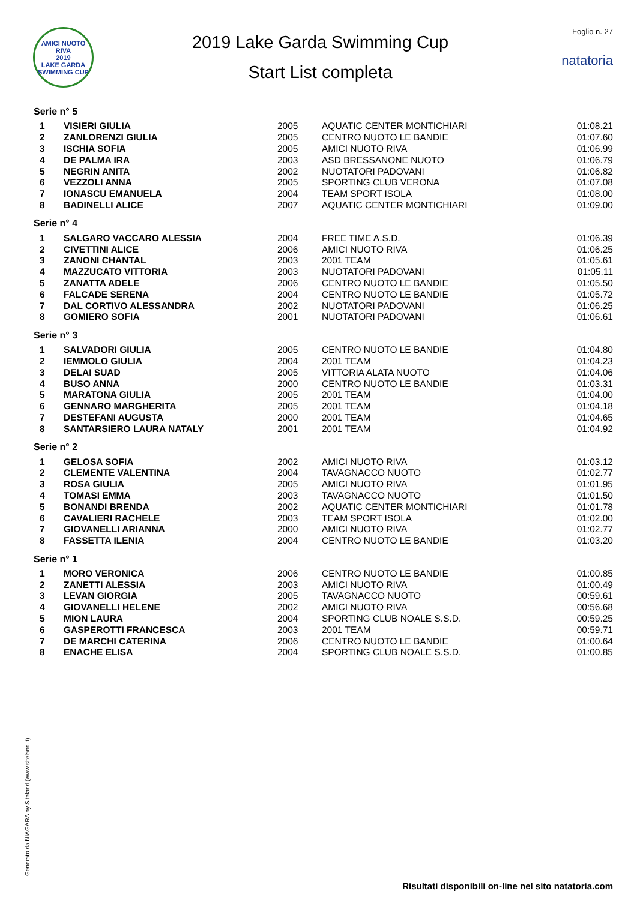AMICI NUOTO RIVA
2019
LAKE GARDA SWIMMING CUP
2019 Lake Garda Swimming Cup
Start List completa
Foglio n. 27
natatoria
Serie n° 5
| 1 | VISIERI GIULIA | 2005 | AQUATIC CENTER MONTICHIARI | 01:08.21 |
| 2 | ZANLORENZI GIULIA | 2005 | CENTRO NUOTO LE BANDIE | 01:07.60 |
| 3 | ISCHIA SOFIA | 2005 | AMICI NUOTO RIVA | 01:06.99 |
| 4 | DE PALMA IRA | 2003 | ASD BRESSANONE NUOTO | 01:06.79 |
| 5 | NEGRIN ANITA | 2002 | NUOTATORI PADOVANI | 01:06.82 |
| 6 | VEZZOLI ANNA | 2005 | SPORTING CLUB VERONA | 01:07.08 |
| 7 | IONASCU EMANUELA | 2004 | TEAM SPORT ISOLA | 01:08.00 |
| 8 | BADINELLI ALICE | 2007 | AQUATIC CENTER MONTICHIARI | 01:09.00 |
Serie n° 4
| 1 | SALGARO VACCARO ALESSIA | 2004 | FREE TIME A.S.D. | 01:06.39 |
| 2 | CIVETTINI ALICE | 2006 | AMICI NUOTO RIVA | 01:06.25 |
| 3 | ZANONI CHANTAL | 2003 | 2001 TEAM | 01:05.61 |
| 4 | MAZZUCATO VITTORIA | 2003 | NUOTATORI PADOVANI | 01:05.11 |
| 5 | ZANATTA ADELE | 2006 | CENTRO NUOTO LE BANDIE | 01:05.50 |
| 6 | FALCADE SERENA | 2004 | CENTRO NUOTO LE BANDIE | 01:05.72 |
| 7 | DAL CORTIVO ALESSANDRA | 2002 | NUOTATORI PADOVANI | 01:06.25 |
| 8 | GOMIERO SOFIA | 2001 | NUOTATORI PADOVANI | 01:06.61 |
Serie n° 3
| 1 | SALVADORI GIULIA | 2005 | CENTRO NUOTO LE BANDIE | 01:04.80 |
| 2 | IEMMOLO GIULIA | 2004 | 2001 TEAM | 01:04.23 |
| 3 | DELAI SUAD | 2005 | VITTORIA ALATA NUOTO | 01:04.06 |
| 4 | BUSO ANNA | 2000 | CENTRO NUOTO LE BANDIE | 01:03.31 |
| 5 | MARATONA GIULIA | 2005 | 2001 TEAM | 01:04.00 |
| 6 | GENNARO MARGHERITA | 2005 | 2001 TEAM | 01:04.18 |
| 7 | DESTEFANI AUGUSTA | 2000 | 2001 TEAM | 01:04.65 |
| 8 | SANTARSIERO LAURA NATALY | 2001 | 2001 TEAM | 01:04.92 |
Serie n° 2
| 1 | GELOSA SOFIA | 2002 | AMICI NUOTO RIVA | 01:03.12 |
| 2 | CLEMENTE VALENTINA | 2004 | TAVAGNACCO NUOTO | 01:02.77 |
| 3 | ROSA GIULIA | 2005 | AMICI NUOTO RIVA | 01:01.95 |
| 4 | TOMASI EMMA | 2003 | TAVAGNACCO NUOTO | 01:01.50 |
| 5 | BONANDI BRENDA | 2002 | AQUATIC CENTER MONTICHIARI | 01:01.78 |
| 6 | CAVALIERI RACHELE | 2003 | TEAM SPORT ISOLA | 01:02.00 |
| 7 | GIOVANELLI ARIANNA | 2000 | AMICI NUOTO RIVA | 01:02.77 |
| 8 | FASSETTA ILENIA | 2004 | CENTRO NUOTO LE BANDIE | 01:03.20 |
Serie n° 1
| 1 | MORO VERONICA | 2006 | CENTRO NUOTO LE BANDIE | 01:00.85 |
| 2 | ZANETTI ALESSIA | 2003 | AMICI NUOTO RIVA | 01:00.49 |
| 3 | LEVAN GIORGIA | 2005 | TAVAGNACCO NUOTO | 00:59.61 |
| 4 | GIOVANELLI HELENE | 2002 | AMICI NUOTO RIVA | 00:56.68 |
| 5 | MION LAURA | 2004 | SPORTING CLUB NOALE S.S.D. | 00:59.25 |
| 6 | GASPEROTTI FRANCESCA | 2003 | 2001 TEAM | 00:59.71 |
| 7 | DE MARCHI CATERINA | 2006 | CENTRO NUOTO LE BANDIE | 01:00.64 |
| 8 | ENACHE ELISA | 2004 | SPORTING CLUB NOALE S.S.D. | 01:00.85 |
Generato da NIAGARA by Siteland (www.siteland.it)
Risultati disponibili on-line nel sito natatoria.com